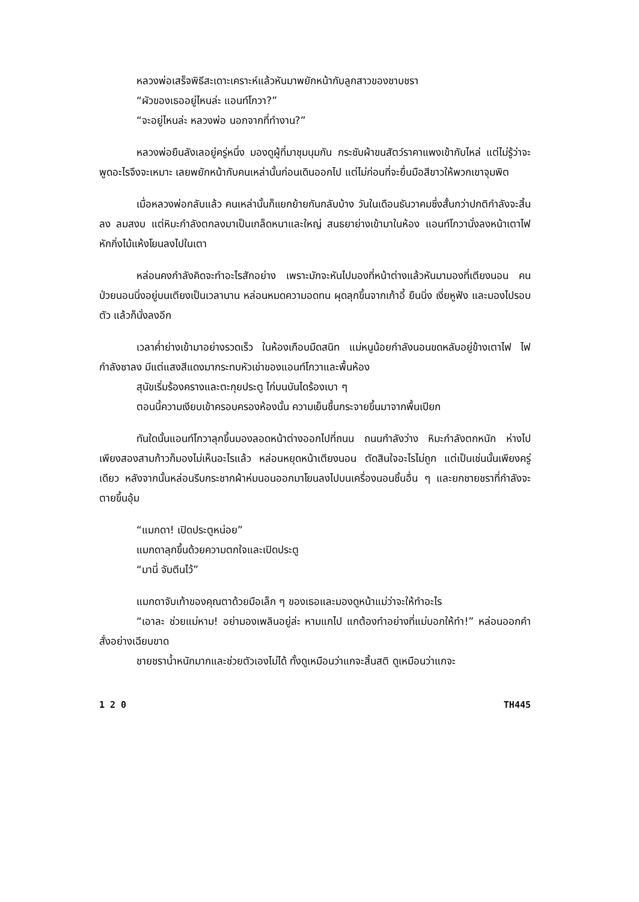หลวงพ่อเสร็จพิธีสะเดาะเคราะห์แล้วหันมาพยักหน้ากับลูกสาวของชาบชรา
“ผัวของเธออยู่ไหนล่ะ แอนท์โกวา?”
“จะอยู่ไหนล่ะ หลวงพ่อ นอกจากที่ทำงาน?”
หลวงพ่อยืนลังเลอยู่ครู่หนึ่ง มองดูผู้ที่มาชุมนุมกัน กระชับผ้าขนสัตว์ราคาแพงเข้ากับไหล่ แต่ไม่รู้ว่าจะพูดอะไรจึงจะเหมาะ เลยพยักหน้ากับคนเหล่านั้นก่อนเดินออกไป แต่ไม่ก่อนที่จะยื่นมือสีขาวให้พวกเขาจุมพิต
เมื่อหลวงพ่อกลับแล้ว คนเหล่านั้นก็แยกย้ายกันกลับบ้าง วันในเดือนธันวาคมซึ่งสั้นกว่าปกติกำลังจะสิ้นลง ลมสงบ แต่หิมะกำลังตกลงมาเป็นเกล็ดหนาและใหญ่ สนธยาย่างเข้ามาในห้อง แอนท์โกวานั่งลงหน้าเตาไฟ หักกิ่งไม้แห้งโยนลงไปในเตา
หล่อนคงกำลังคิดจะทำอะไรสักอย่าง เพราะมักจะหันไปมองที่หน้าต่างแล้วหันมามองที่เตียงนอน คนป่วยนอนนิ่งอยู่บนเตียงเป็นเวลานาน หล่อนหมดความอดทน ผุดลุกขึ้นจากเก้าอี้ ยืนนิ่ง เงี่ยหูฟัง และมองไปรอบตัว แล้วก็นั่งลงอีก
เวลาค่ำย่างเข้ามาอย่างรวดเร็ว ในห้องเกือบมืดสนิท แม่หนูน้อยกำลังนอนขดหลับอยู่ข้างเตาไฟ ไฟกำลังซาลง มีแต่แสงสีแดงมากระทบหัวเข่าของแอนท์โกวาและพื้นห้อง
สุนัขเริ่มร้องครางและตะกุยประตู ไก่บนบันไดร้องเบา ๆ
ตอนนี้ความเงียบเข้าครอบครองห้องนั้น ความเย็นชื้นกระจายขึ้นมาจากพื้นเปียก
ทันใดนั้นแอนท์โกวาลุกขึ้นมองลอดหน้าต่างออกไปที่ถนน ถนนกำลังว่าง หิมะกำลังตกหนัก ห่างไปเพียงสองสามก้าวก็มองไม่เห็นอะไรแล้ว หล่อนหยุดหน้าเตียงนอน ตัดสินใจอะไรไม่ถูก แต่เป็นเช่นนั้นเพียงครู่เดียว หลังจากนั้นหล่อนรีบกระชากผ้าห่มนอนออกมาโยนลงไปบนเครื่องนอนชิ้นอื่น ๆ และยกชายชราที่กำลังจะตายขึ้นอุ้ม
“แมกดา! เปิดประตูหน่อย”
แมกดาลุกขึ้นด้วยความตกใจและเปิดประตู
“มานี่ จับตีนไว้”
แมกดาจับเท้าของคุณตาด้วยมือเล็ก ๆ ของเธอและมองดูหน้าแม่ว่าจะให้ทำอะไร
“เอาละ ช่วยแม่หาม! อย่ามองเพลินอยู่ล่ะ หามแกไป แกต้องทำอย่างที่แม่บอกให้ทำ!” หล่อนออกคำสั่งอย่างเฉียบขาด
ชายชราน้ำหนักมากและช่วยตัวเองไม่ได้ ทั้งดูเหมือนว่าแกจะสิ้นสติ ดูเหมือนว่าแกจะ
1 2 0 TH445